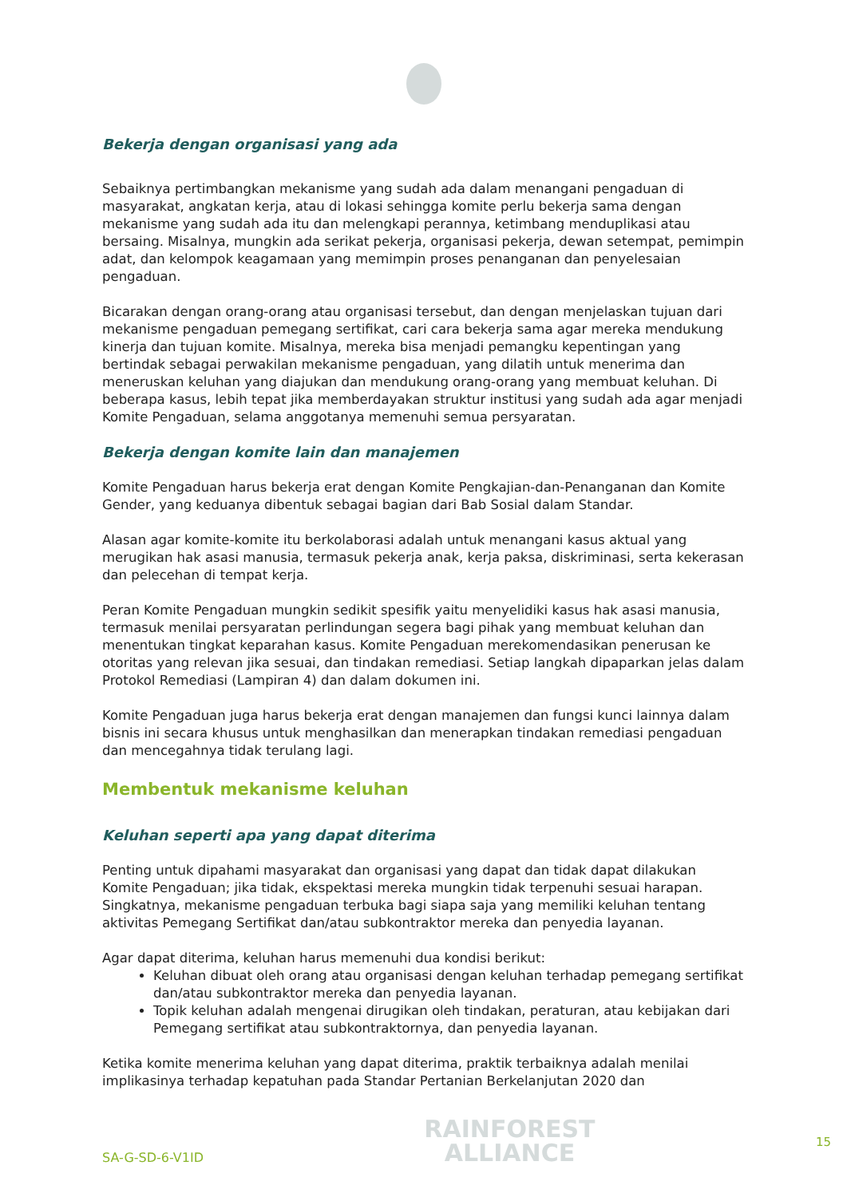Bekerja dengan organisasi yang ada
Sebaiknya pertimbangkan mekanisme yang sudah ada dalam menangani pengaduan di masyarakat, angkatan kerja, atau di lokasi sehingga komite perlu bekerja sama dengan mekanisme yang sudah ada itu dan melengkapi perannya, ketimbang menduplikasi atau bersaing. Misalnya, mungkin ada serikat pekerja, organisasi pekerja, dewan setempat, pemimpin adat, dan kelompok keagamaan yang memimpin proses penanganan dan penyelesaian pengaduan.
Bicarakan dengan orang-orang atau organisasi tersebut, dan dengan menjelaskan tujuan dari mekanisme pengaduan pemegang sertifikat, cari cara bekerja sama agar mereka mendukung kinerja dan tujuan komite. Misalnya, mereka bisa menjadi pemangku kepentingan yang bertindak sebagai perwakilan mekanisme pengaduan, yang dilatih untuk menerima dan meneruskan keluhan yang diajukan dan mendukung orang-orang yang membuat keluhan. Di beberapa kasus, lebih tepat jika memberdayakan struktur institusi yang sudah ada agar menjadi Komite Pengaduan, selama anggotanya memenuhi semua persyaratan.
Bekerja dengan komite lain dan manajemen
Komite Pengaduan harus bekerja erat dengan Komite Pengkajian-dan-Penanganan dan Komite Gender, yang keduanya dibentuk sebagai bagian dari Bab Sosial dalam Standar.
Alasan agar komite-komite itu berkolaborasi adalah untuk menangani kasus aktual yang merugikan hak asasi manusia, termasuk pekerja anak, kerja paksa, diskriminasi, serta kekerasan dan pelecehan di tempat kerja.
Peran Komite Pengaduan mungkin sedikit spesifik yaitu menyelidiki kasus hak asasi manusia, termasuk menilai persyaratan perlindungan segera bagi pihak yang membuat keluhan dan menentukan tingkat keparahan kasus. Komite Pengaduan merekomendasikan penerusan ke otoritas yang relevan jika sesuai, dan tindakan remediasi. Setiap langkah dipaparkan jelas dalam Protokol Remediasi (Lampiran 4) dan dalam dokumen ini.
Komite Pengaduan juga harus bekerja erat dengan manajemen dan fungsi kunci lainnya dalam bisnis ini secara khusus untuk menghasilkan dan menerapkan tindakan remediasi pengaduan dan mencegahnya tidak terulang lagi.
Membentuk mekanisme keluhan
Keluhan seperti apa yang dapat diterima
Penting untuk dipahami masyarakat dan organisasi yang dapat dan tidak dapat dilakukan Komite Pengaduan; jika tidak, ekspektasi mereka mungkin tidak terpenuhi sesuai harapan. Singkatnya, mekanisme pengaduan terbuka bagi siapa saja yang memiliki keluhan tentang aktivitas Pemegang Sertifikat dan/atau subkontraktor mereka dan penyedia layanan.
Agar dapat diterima, keluhan harus memenuhi dua kondisi berikut:
Keluhan dibuat oleh orang atau organisasi dengan keluhan terhadap pemegang sertifikat dan/atau subkontraktor mereka dan penyedia layanan.
Topik keluhan adalah mengenai dirugikan oleh tindakan, peraturan, atau kebijakan dari Pemegang sertifikat atau subkontraktornya, dan penyedia layanan.
Ketika komite menerima keluhan yang dapat diterima, praktik terbaiknya adalah menilai implikasinya terhadap kepatuhan pada Standar Pertanian Berkelanjutan 2020 dan
SA-G-SD-6-V1ID
RAINFOREST
ALLIANCE
15